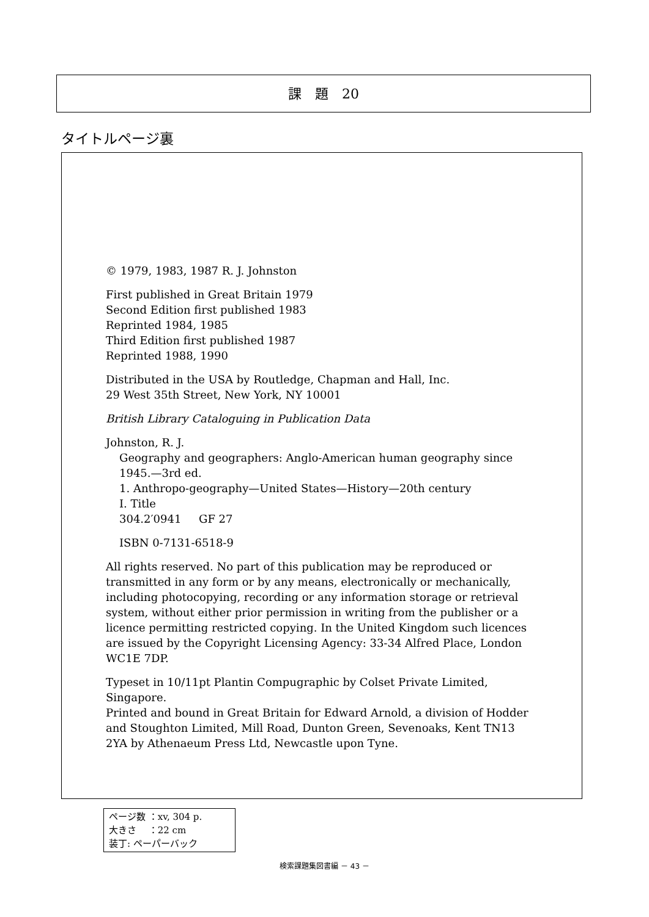課　題　20
タイトルページ裏
© 1979, 1983, 1987 R. J. Johnston
First published in Great Britain 1979
Second Edition first published 1983
Reprinted 1984, 1985
Third Edition first published 1987
Reprinted 1988, 1990
Distributed in the USA by Routledge, Chapman and Hall, Inc.
29 West 35th Street, New York, NY 10001
British Library Cataloguing in Publication Data
Johnston, R. J.
Geography and geographers: Anglo-American human geography since
1945.—3rd ed.
1. Anthropo-geography—United States—History—20th century
I. Title
304.2′0941 GF 27
ISBN 0-7131-6518-9
All rights reserved. No part of this publication may be reproduced or transmitted in any form or by any means, electronically or mechanically, including photocopying, recording or any information storage or retrieval system, without either prior permission in writing from the publisher or a licence permitting restricted copying. In the United Kingdom such licences are issued by the Copyright Licensing Agency: 33-34 Alfred Place, London WC1E 7DP.
Typeset in 10/11pt Plantin Compugraphic by Colset Private Limited, Singapore.
Printed and bound in Great Britain for Edward Arnold, a division of Hodder and Stoughton Limited, Mill Road, Dunton Green, Sevenoaks, Kent TN13 2YA by Athenaeum Press Ltd, Newcastle upon Tyne.
ページ数 ：xv, 304 p.
大きさ　 ：22 cm
装丁: ペーパーバック
検索課題集図書編 － 43 －